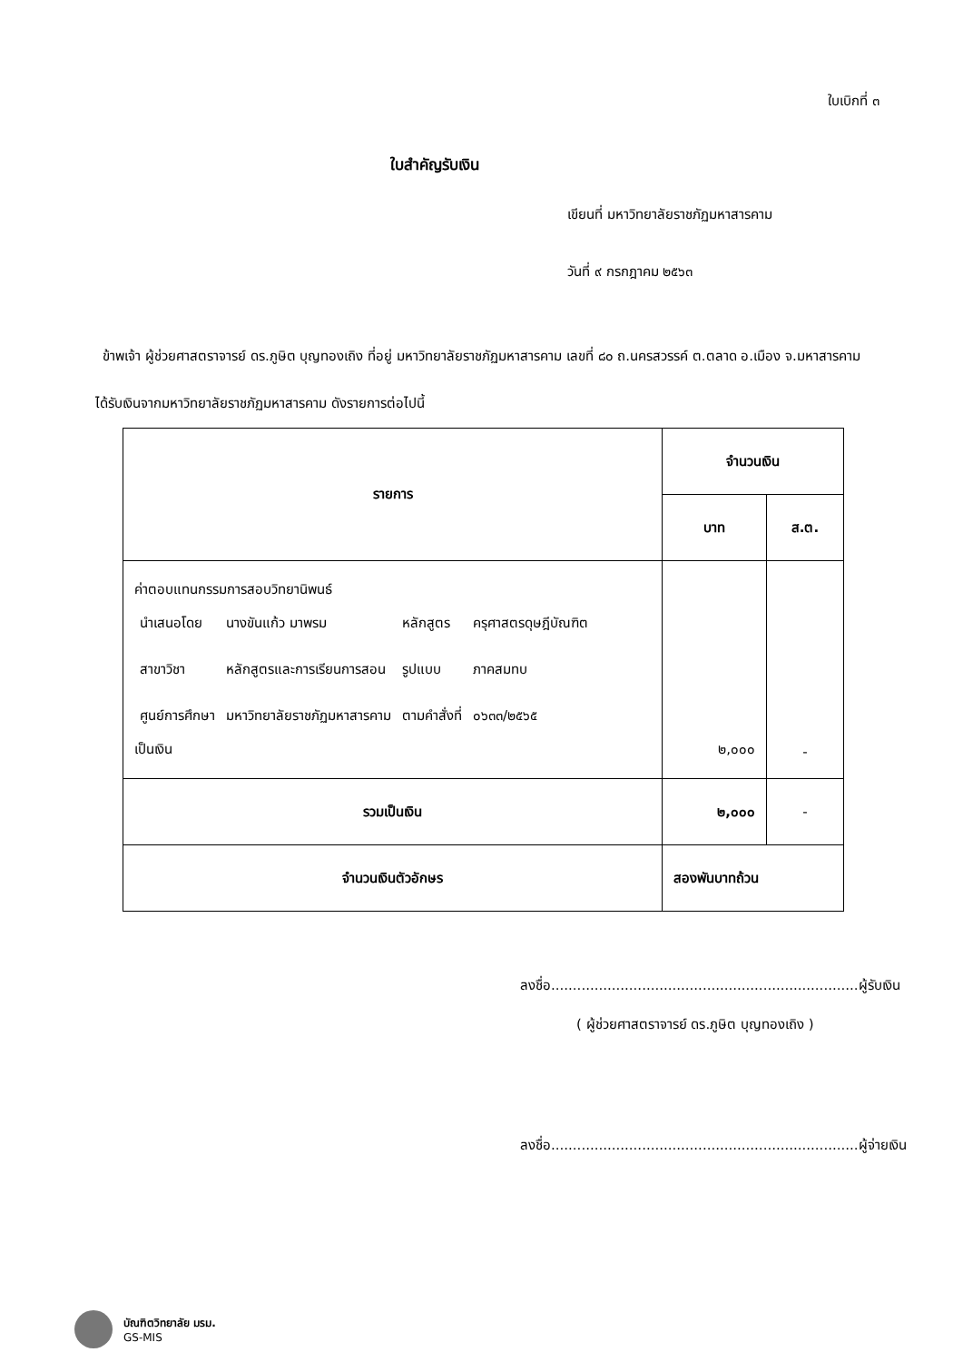ใบเบิกที่ ๓
ใบสำคัญรับเงิน
เขียนที่ มหาวิทยาลัยราชภัฏมหาสารคาม
วันที่ ๙ กรกฎาคม ๒๕๖๓
ข้าพเจ้า ผู้ช่วยศาสตราจารย์ ดร.ภูษิต บุญทองเถิง ที่อยู่ มหาวิทยาลัยราชภัฏมหาสารคาม เลขที่ ๘๐ ถ.นครสวรรค์ ต.ตลาด อ.เมือง จ.มหาสารคาม
ได้รับเงินจากมหาวิทยาลัยราชภัฏมหาสารคาม ดังรายการต่อไปนี้
| รายการ | จำนวนเงิน | |
| --- | --- | --- |
| | บาท | ส.ต. |
| ค่าตอบแทนกรรมการสอบวิทยานิพนธ์ / นำเสนอโดย / นางขันแก้ว มาพรม / หลักสูตร / ครุศาสตรดุษฎีบัณฑิต / / สาขาวิชา / หลักสูตรและการเรียนการสอน / รูปแบบ / ภาคสมทบ / / ศูนย์การศึกษา / มหาวิทยาลัยราชภัฏมหาสารคาม / ตามคำสั่งที่ / ๐๖๓๓/๒๕๖๕ / เป็นเงิน | ๒,๐๐๐ | - |
| รวมเป็นเงิน | ๒,๐๐๐ | - |
| จำนวนเงินตัวอักษร | สองพันบาทถ้วน | |
ลงชื่อ.......................................................................ผู้รับเงิน
( ผู้ช่วยศาสตราจารย์ ดร.ภูษิต บุญทองเถิง )
ลงชื่อ.......................................................................ผู้จ่ายเงิน
บัณฑิตวิทยาลัย มรม.
GS-MIS